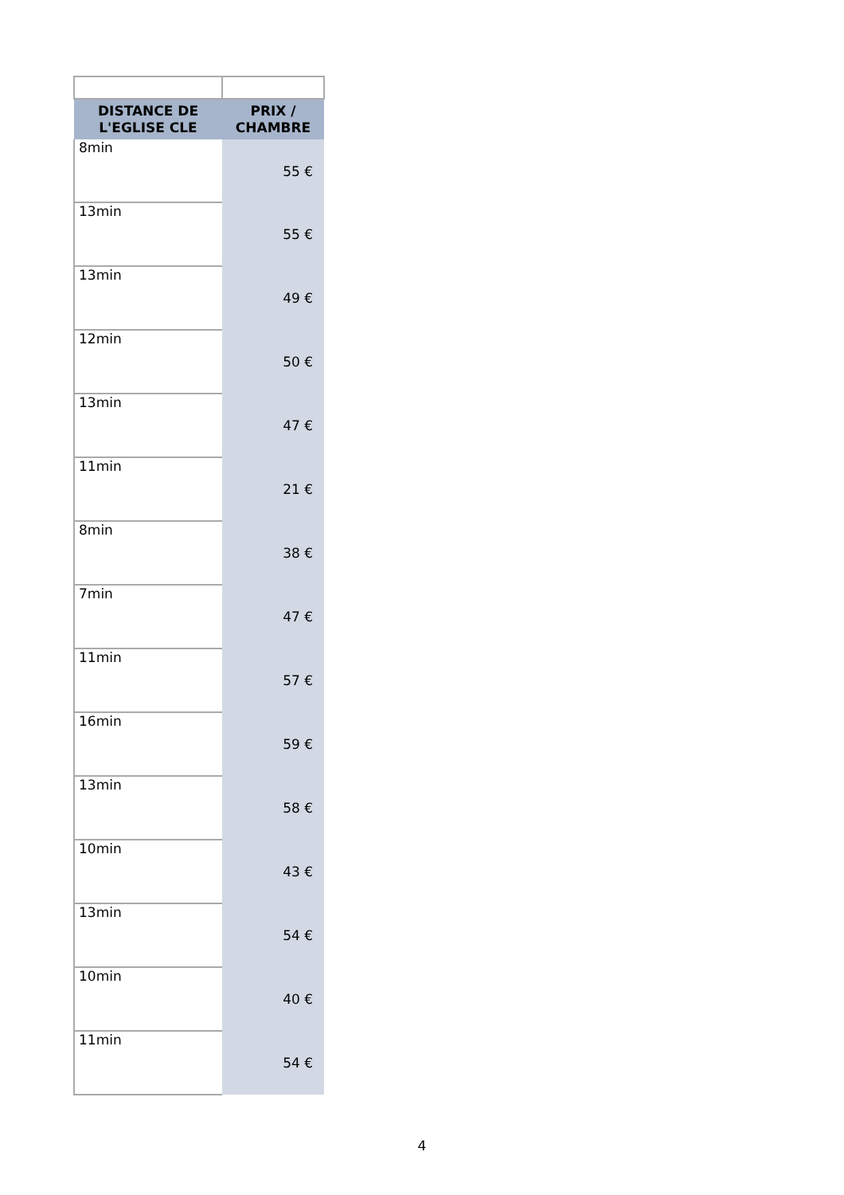| DISTANCE DE L'EGLISE CLE | PRIX / CHAMBRE |
| --- | --- |
| 8min | 55 € |
| 13min | 55 € |
| 13min | 49 € |
| 12min | 50 € |
| 13min | 47 € |
| 11min | 21 € |
| 8min | 38 € |
| 7min | 47 € |
| 11min | 57 € |
| 16min | 59 € |
| 13min | 58 € |
| 10min | 43 € |
| 13min | 54 € |
| 10min | 40 € |
| 11min | 54 € |
4